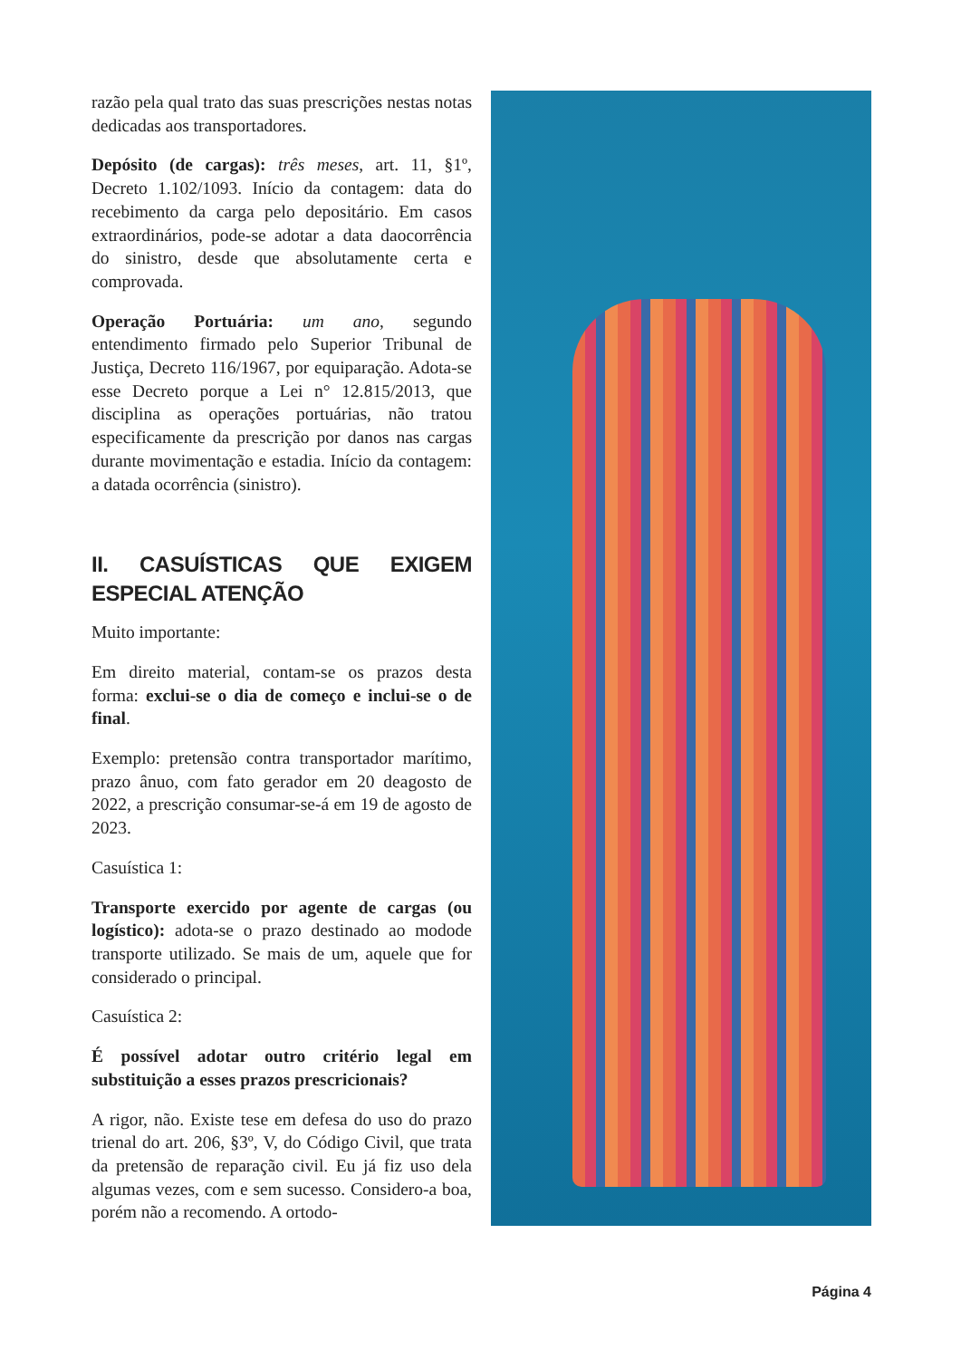razão pela qual trato das suas prescrições nestas notas dedicadas aos transportadores.
Depósito (de cargas): três meses, art. 11, §1º, Decreto 1.102/1093. Início da contagem: data do recebimento da carga pelo depositário. Em casos extraordinários, pode-se adotar a data daocorrência do sinistro, desde que absolutamente certa e comprovada.
Operação Portuária: um ano, segundo entendimento firmado pelo Superior Tribunal de Justiça, Decreto 116/1967, por equiparação. Adota-se esse Decreto porque a Lei n° 12.815/2013, que disciplina as operações portuárias, não tratou especificamente da prescrição por danos nas cargas durante movimentação e estadia. Início da contagem: a datada ocorrência (sinistro).
II. CASUÍSTICAS QUE EXIGEM ESPECIAL ATENÇÃO
Muito importante:
Em direito material, contam-se os prazos desta forma: exclui-se o dia de começo e inclui-se o de final.
Exemplo: pretensão contra transportador marítimo, prazo ânuo, com fato gerador em 20 deagosto de 2022, a prescrição consumar-se-á em 19 de agosto de 2023.
Casuística 1:
Transporte exercido por agente de cargas (ou logístico): adota-se o prazo destinado ao modode transporte utilizado. Se mais de um, aquele que for considerado o principal.
Casuística 2:
É possível adotar outro critério legal em substituição a esses prazos prescricionais?
A rigor, não. Existe tese em defesa do uso do prazo trienal do art. 206, §3º, V, do Código Civil, que trata da pretensão de reparação civil. Eu já fiz uso dela algumas vezes, com e sem sucesso. Considero-a boa, porém não a recomendo. A ortodo-
Página 4